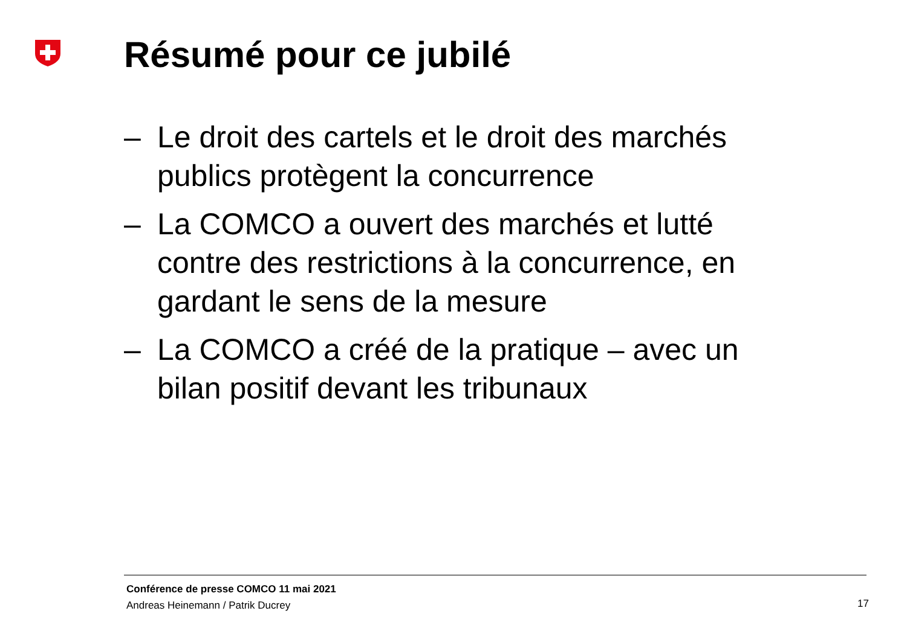Résumé pour ce jubilé
– Le droit des cartels et le droit des marchés publics protègent la concurrence
– La COMCO a ouvert des marchés et lutté contre des restrictions à la concurrence, en gardant le sens de la mesure
– La COMCO a créé de la pratique – avec un bilan positif devant les tribunaux
Conférence de presse COMCO 11 mai 2021
Andreas Heinemann / Patrik Ducrey
17